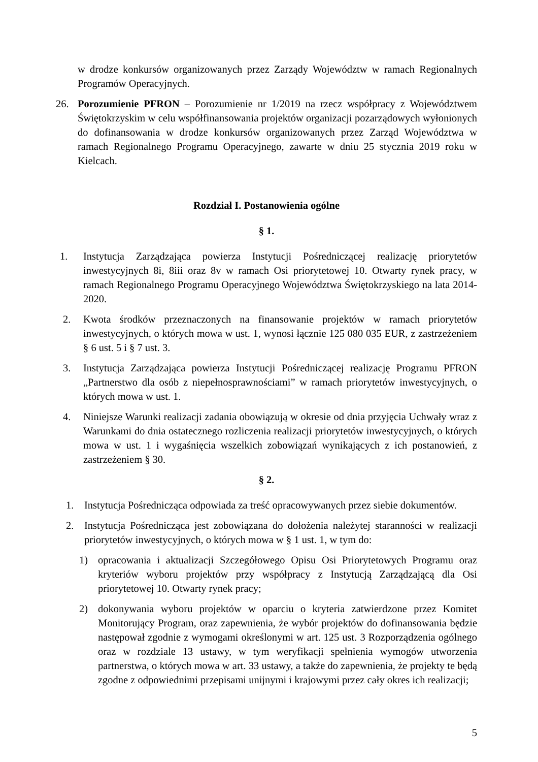w drodze konkursów organizowanych przez Zarządy Województw w ramach Regionalnych Programów Operacyjnych.
26. Porozumienie PFRON – Porozumienie nr 1/2019 na rzecz współpracy z Województwem Świętokrzyskim w celu współfinansowania projektów organizacji pozarządowych wyłonionych do dofinansowania w drodze konkursów organizowanych przez Zarząd Województwa w ramach Regionalnego Programu Operacyjnego, zawarte w dniu 25 stycznia 2019 roku w Kielcach.
Rozdział I. Postanowienia ogólne
§ 1.
1. Instytucja Zarządzająca powierza Instytucji Pośredniczącej realizację priorytetów inwestycyjnych 8i, 8iii oraz 8v w ramach Osi priorytetowej 10. Otwarty rynek pracy, w ramach Regionalnego Programu Operacyjnego Województwa Świętokrzyskiego na lata 2014-2020.
2. Kwota środków przeznaczonych na finansowanie projektów w ramach priorytetów inwestycyjnych, o których mowa w ust. 1, wynosi łącznie 125 080 035 EUR, z zastrzeżeniem § 6 ust. 5 i § 7 ust. 3.
3. Instytucja Zarządzająca powierza Instytucji Pośredniczącej realizację Programu PFRON „Partnerstwo dla osób z niepełnosprawnościami” w ramach priorytetów inwestycyjnych, o których mowa w ust. 1.
4. Niniejsze Warunki realizacji zadania obowiązują w okresie od dnia przyjęcia Uchwały wraz z Warunkami do dnia ostatecznego rozliczenia realizacji priorytetów inwestycyjnych, o których mowa w ust. 1 i wygaśnięcia wszelkich zobowiązań wynikających z ich postanowień, z zastrzeżeniem § 30.
§ 2.
1. Instytucja Pośrednicząca odpowiada za treść opracowywanych przez siebie dokumentów.
2. Instytucja Pośrednicząca jest zobowiązana do dołożenia należytej staranności w realizacji priorytetów inwestycyjnych, o których mowa w § 1 ust. 1, w tym do:
1) opracowania i aktualizacji Szczegółowego Opisu Osi Priorytetowych Programu oraz kryteriów wyboru projektów przy współpracy z Instytucją Zarządzającą dla Osi priorytetowej 10. Otwarty rynek pracy;
2) dokonywania wyboru projektów w oparciu o kryteria zatwierdzone przez Komitet Monitorujący Program, oraz zapewnienia, że wybór projektów do dofinansowania będzie następował zgodnie z wymogami określonymi w art. 125 ust. 3 Rozporządzenia ogólnego oraz w rozdziale 13 ustawy, w tym weryfikacji spełnienia wymogów utworzenia partnerstwa, o których mowa w art. 33 ustawy, a także do zapewnienia, że projekty te będą zgodne z odpowiednimi przepisami unijnymi i krajowymi przez cały okres ich realizacji;
5